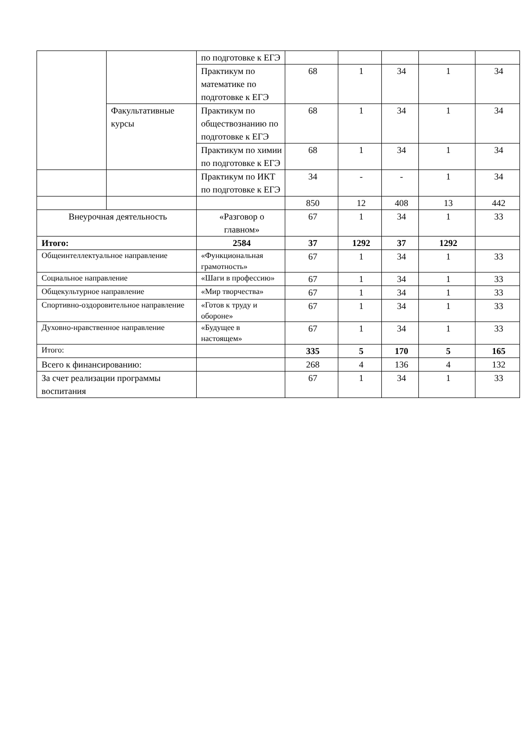| | | по подготовке к ЕГЭ | | | | | |
| | | Практикум по математике по подготовке к ЕГЭ | 68 | 1 | 34 | 1 | 34 |
| | Факультативные курсы | Практикум по обществознанию по подготовке к ЕГЭ | 68 | 1 | 34 | 1 | 34 |
| | | Практикум по химии по подготовке к ЕГЭ | 68 | 1 | 34 | 1 | 34 |
| | | Практикум по ИКТ по подготовке к ЕГЭ | 34 | - | - | 1 | 34 |
| | | | 850 | 12 | 408 | 13 | 442 |
| Внеурочная деятельность | | «Разговор о главном» | 67 | 1 | 34 | 1 | 33 |
| Итого: | | 2584 | 37 | 1292 | 37 | 1292 | |
| Общеинтеллектуальное направление | | «Функциональная грамотность» | 67 | 1 | 34 | 1 | 33 |
| Социальное направление | | «Шаги в профессию» | 67 | 1 | 34 | 1 | 33 |
| Общекультурное направление | | «Мир творчества» | 67 | 1 | 34 | 1 | 33 |
| Спортивно-оздоровительное направление | | «Готов к труду и обороне» | 67 | 1 | 34 | 1 | 33 |
| Духовно-нравственное направление | | «Будущее в настоящем» | 67 | 1 | 34 | 1 | 33 |
| Итого: | | | 335 | 5 | 170 | 5 | 165 |
| Всего к финансированию: | | | 268 | 4 | 136 | 4 | 132 |
| За счет реализации программы воспитания | | | 67 | 1 | 34 | 1 | 33 |